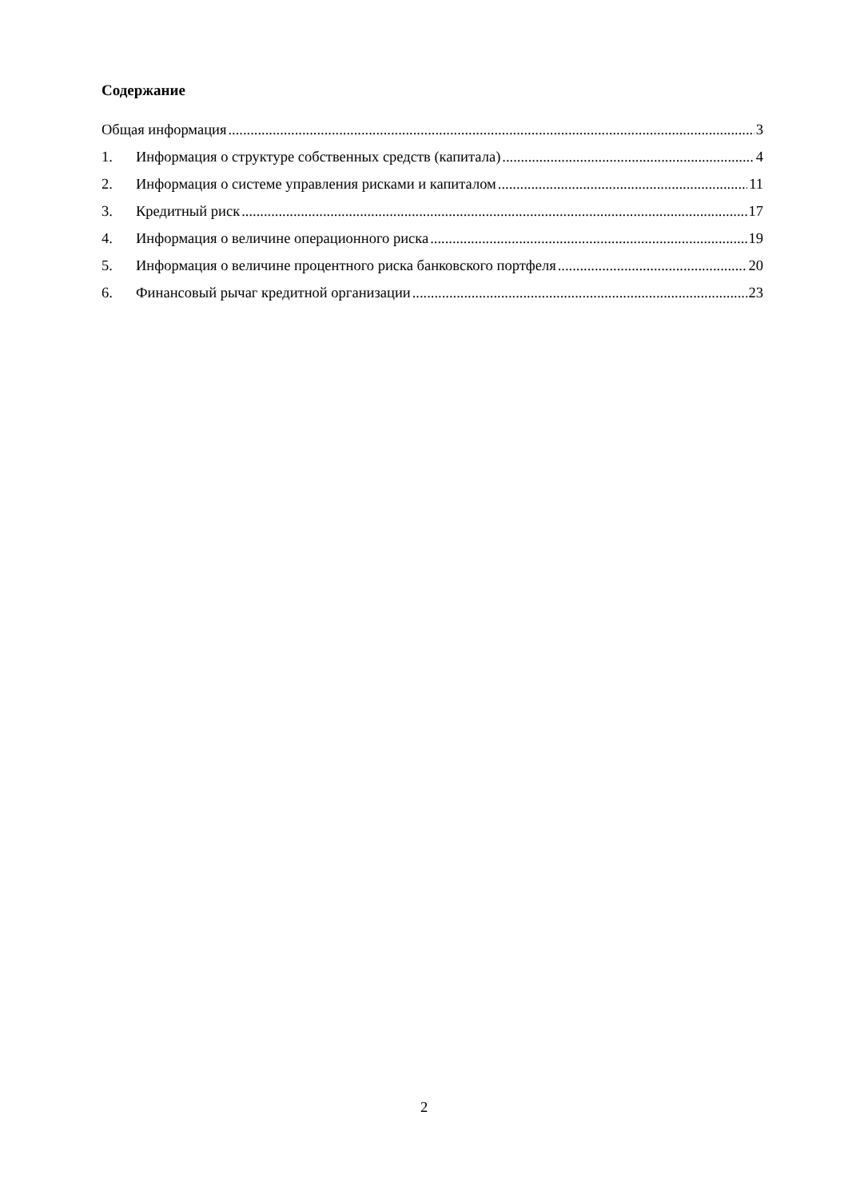Содержание
Общая информация 3
1. Информация о структуре собственных средств (капитала) 4
2. Информация о системе управления рисками и капиталом 11
3. Кредитный риск 17
4. Информация о величине операционного риска 19
5. Информация о величине процентного риска банковского портфеля 20
6. Финансовый рычаг кредитной организации 23
2